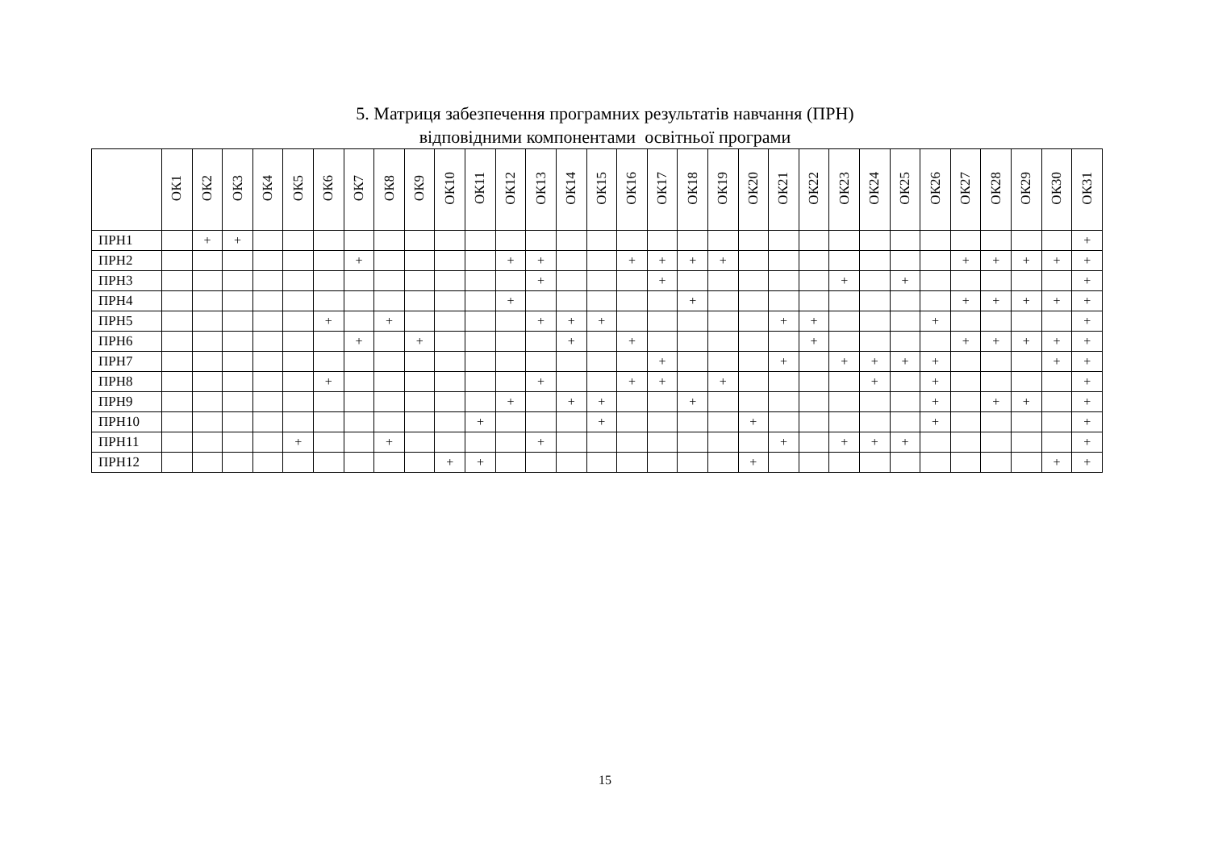5. Матриця забезпечення програмних результатів навчання (ПРН)
відповідними компонентами освітньої програми
| | ОК1 | ОК2 | ОК3 | ОК4 | ОК5 | ОК6 | ОК7 | ОК8 | ОК9 | ОК10 | ОК11 | ОК12 | ОК13 | ОК14 | ОК15 | ОК16 | ОК17 | ОК18 | ОК19 | ОК20 | ОК21 | ОК22 | ОК23 | ОК24 | ОК25 | ОК26 | ОК27 | ОК28 | ОК29 | ОК30 | ОК31 |
| --- | --- | --- | --- | --- | --- | --- | --- | --- | --- | --- | --- | --- | --- | --- | --- | --- | --- | --- | --- | --- | --- | --- | --- | --- | --- | --- | --- | --- | --- | --- | --- |
| ПРН1 | | + | + | | | | | | | | | | | | | | | | | | | | | | | | | | | | + |
| ПРН2 | | | | | | | + | | | | | + | + | | | + | + | + | + | | | | | | | | + | + | + | + | + |
| ПРН3 | | | | | | | | | | | | | + | | | | + | | | | | | + | | + | | | | | | + |
| ПРН4 | | | | | | | | | | | | + | | | | | | + | | | | | | | | | + | + | + | + | + |
| ПРН5 | | | | | | + | | + | | | | | + | + | + | | | | | | + | + | | | | + | | | | | + |
| ПРН6 | | | | | | | + | | + | | | | | + | | + | | | | | | + | | | | | + | + | + | + | + |
| ПРН7 | | | | | | | | | | | | | | | | | + | | | | + | | + | + | + | + | | | | + | + |
| ПРН8 | | | | | | + | | | | | | | + | | | + | + | | + | | | | | + | | + | | | | | + |
| ПРН9 | | | | | | | | | | | | + | | + | + | | | + | | | | | | | | + | | + | + | | + |
| ПРН10 | | | | | | | | | | | + | | | | + | | | | | + | | | | | | + | | | | | + |
| ПРН11 | | | | | + | | | + | | | | | + | | | | | | | | + | | + | + | + | | | | | | + |
| ПРН12 | | | | | | | | | | + | + | | | | | | | | | + | | | | | | | | | | + | + |
15